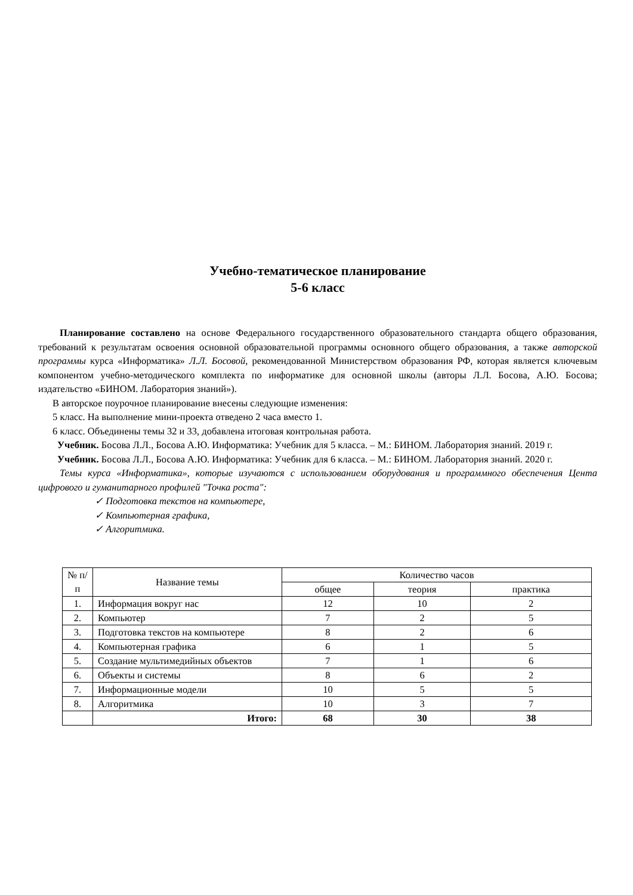Учебно-тематическое планирование
5-6 класс
Планирование составлено на основе Федерального государственного образовательного стандарта общего образования, требований к результатам освоения основной образовательной программы основного общего образования, а также авторской программы курса «Информатика» Л.Л. Босовой, рекомендованной Министерством образования РФ, которая является ключевым компонентом учебно-методического комплекта по информатике для основной школы (авторы Л.Л. Босова, А.Ю. Босова; издательство «БИНОМ. Лаборатория знаний»).
В авторское поурочное планирование внесены следующие изменения:
5 класс. На выполнение мини-проекта отведено 2 часа вместо 1.
6 класс. Объединены темы 32 и 33, добавлена итоговая контрольная работа.
Учебник. Босова Л.Л., Босова А.Ю. Информатика: Учебник для 5 класса. – М.: БИНОМ. Лаборатория знаний. 2019 г.
Учебник. Босова Л.Л., Босова А.Ю. Информатика: Учебник для 6 класса. – М.: БИНОМ. Лаборатория знаний. 2020 г.
Темы курса «Информатика», которые изучаются с использованием оборудования и программного обеспечения Цента цифрового и гуманитарного профилей "Точка роста":
✓ Подготовка текстов на компьютере,
✓ Компьютерная графика,
✓ Алгоритмика.
| № п/п | Название темы | Количество часов | | |
| --- | --- | --- | --- | --- |
| | | общее | теория | практика |
| 1. | Информация вокруг нас | 12 | 10 | 2 |
| 2. | Компьютер | 7 | 2 | 5 |
| 3. | Подготовка текстов на компьютере | 8 | 2 | 6 |
| 4. | Компьютерная графика | 6 | 1 | 5 |
| 5. | Создание мультимедийных объектов | 7 | 1 | 6 |
| 6. | Объекты и системы | 8 | 6 | 2 |
| 7. | Информационные модели | 10 | 5 | 5 |
| 8. | Алгоритмика | 10 | 3 | 7 |
| | Итого: | 68 | 30 | 38 |